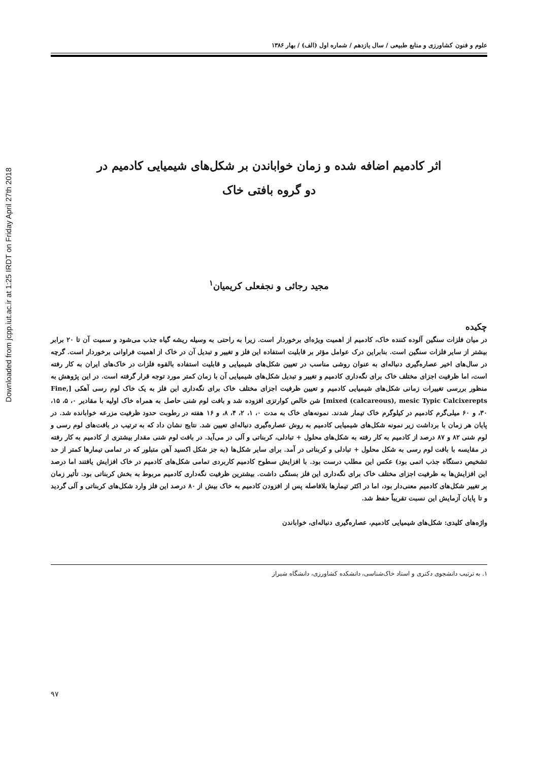Downloaded from jcpp.iut.ac.ir at 1:25 IRDT on Friday April 27th 2018
علوم و فنون کشاورزی و منابع طبیعی / سال یازدهم / شماره اول (الف) / بهار ۱۳۸۶
اثر کادمیم اضافه شده و زمان خواباندن بر شکل‌های شیمیایی کادمیم در
دو گروه بافتی خاک
مجید رجائی و نجفعلی کریمیان<sup>۱</sup>
چکیده
در میان فلزات سنگین آلوده کننده خاک، کادمیم از اهمیت ویژه‌ای برخوردار است. زیرا به راحتی به وسیله ریشه گیاه جذب می‌شود و سمیت آن تا ۲۰ برابر بیشتر از سایر فلزات سنگین است. بنابراین درک عوامل مؤثر بر قابلیت استفاده این فلز و تغییر و تبدیل آن در خاک از اهمیت فراوانی برخوردار است. گرچه در سال‌های اخیر عصاره‌گیری دنباله‌ای به عنوان روشی مناسب در تعیین شکل‌های شیمیایی و قابلیت استفاده بالقوه فلزات در خاک‌های ایران به کار رفته است، اما ظرفیت اجزای مختلف خاک برای نگه‌داری کادمیم و تغییر و تبدیل شکل‌های شیمیایی آن با زمان کمتر مورد توجه قرار گرفته است. در این پژوهش به منظور بررسی تغییرات زمانی شکل‌های شیمیایی کادمیم و تعیین ظرفیت اجزای مختلف خاک برای نگه‌داری این فلز به یک خاک لوم رسی آهکی [Fine, mixed (calcareous), mesic Typic Calcixerepts] شن خالص کوارتزی افزوده شد و بافت لوم شنی حاصل به همراه خاک اولیه با مقادیر ۰، ۵، ۱۵، ۳۰، و ۶۰ میلی‌گرم کادمیم در کیلوگرم خاک تیمار شدند. نمونه‌های خاک به مدت ۰، ۱، ۲، ۴، ۸، و ۱۶ هفته در رطوبت حدود ظرفیت مزرعه خوابانده شد. در پایان هر زمان با برداشت زیر نمونه شکل‌های شیمیایی کادمیم به روش عصاره‌گیری دنباله‌ای تعیین شد. نتایج نشان داد که به ترتیب در بافت‌های لوم رسی و لوم شنی ۸۲ و ۸۷ درصد از کادمیم به کار رفته به شکل‌های محلول + تبادلی، کربناتی و آلی در می‌آید. در بافت لوم شنی مقدار بیشتری از کادمیم به کار رفته در مقایسه با بافت لوم رسی به شکل محلول + تبادلی و کربناتی در آمد. برای سایر شکل‌ها (به جز شکل اکسید آهن متبلور که در تمامی تیمارها کمتر از حد تشخیص دستگاه جذب اتمی بود) عکس این مطلب درست بود. با افزایش سطوح کادمیم کاربردی تمامی شکل‌های کادمیم در خاک افزایش یافتند اما درصد این افزایش‌ها به ظرفیت اجزای مختلف خاک برای نگه‌داری این فلز بستگی داشت. بیشترین ظرفیت نگه‌داری کادمیم مربوط به بخش کربناتی بود. تأثیر زمان بر تغییر شکل‌های کادمیم معنی‌دار بود، اما در اکثر تیمارها بلافاصله پس از افزودن کادمیم به خاک بیش از ۸۰ درصد این فلز وارد شکل‌های کربناتی و آلی گردید و تا پایان آزمایش این نسبت تقریباً حفظ شد.
واژه‌های کلیدی: شکل‌های شیمیایی کادمیم، عصاره‌گیری دنباله‌ای، خواباندن
۱. به ترتیب دانشجوی دکتری و استاد خاک‌شناسی، دانشکده کشاورزی، دانشگاه شیراز
۹۷